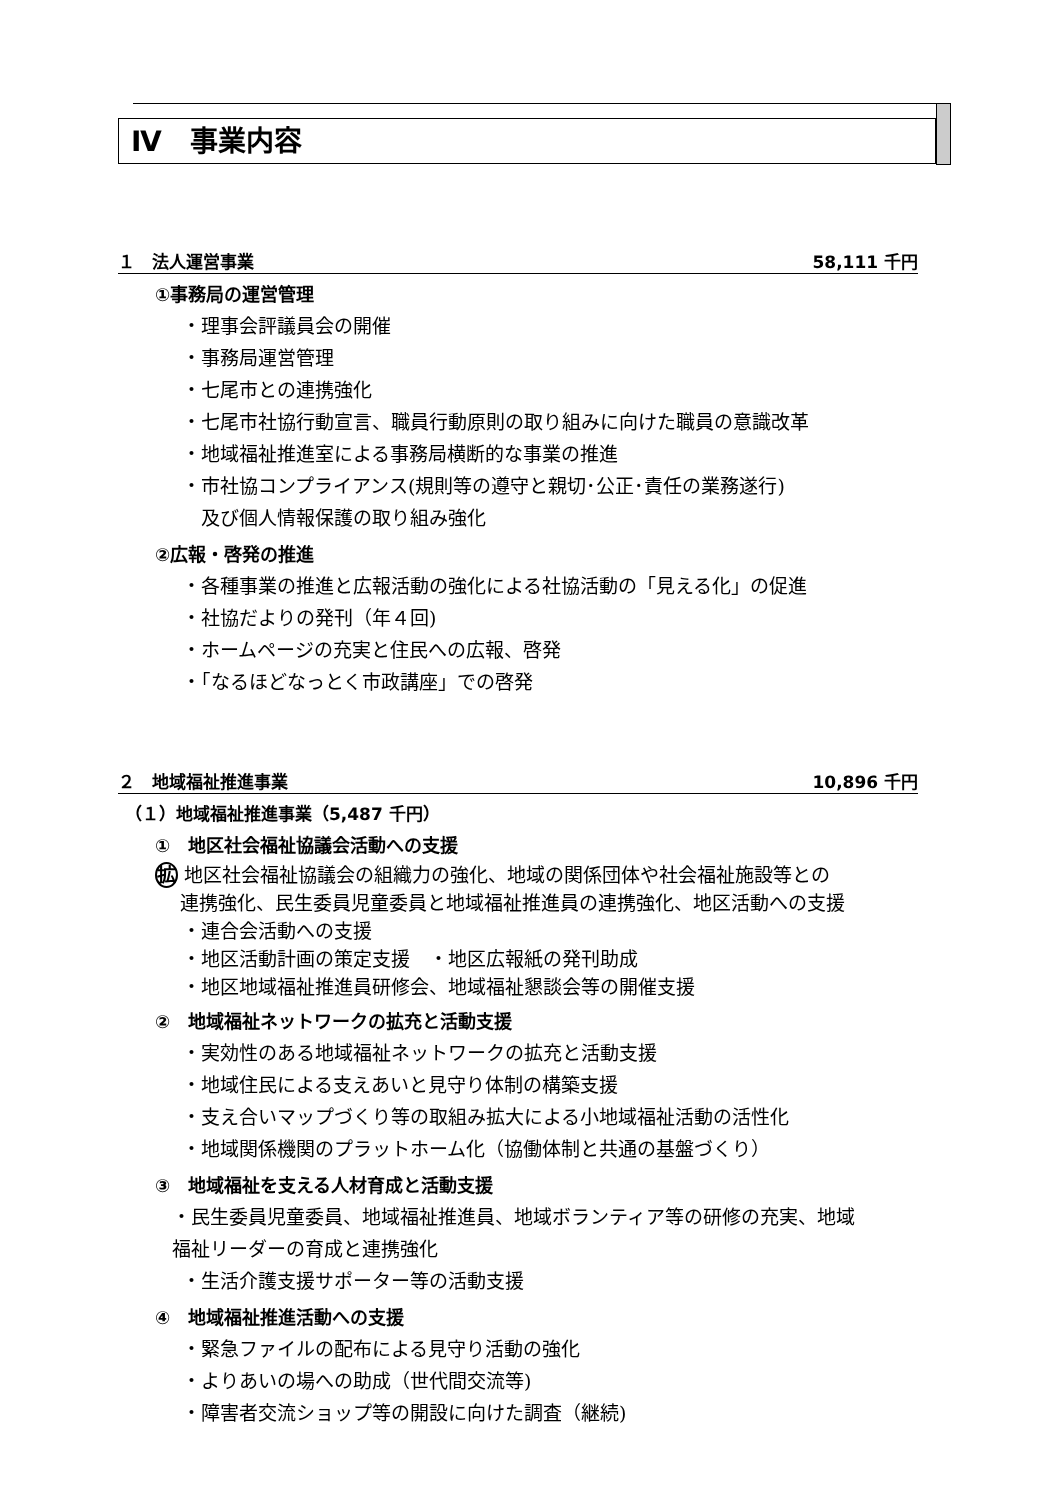Ⅳ　事業内容
１　法人運営事業 58,111 千円
①事務局の運営管理
・理事会評議員会の開催
・事務局運営管理
・七尾市との連携強化
・七尾市社協行動宣言、職員行動原則の取り組みに向けた職員の意識改革
・地域福祉推進室による事務局横断的な事業の推進
・市社協コンプライアンス(規則等の遵守と親切･公正･責任の業務遂行)
　及び個人情報保護の取り組み強化
②広報・啓発の推進
・各種事業の推進と広報活動の強化による社協活動の「見える化」の促進
・社協だよりの発刊（年４回)
・ホームページの充実と住民への広報、啓発
・｢なるほどなっとく市政講座」での啓発
２　地域福祉推進事業 10,896 千円
（１）地域福祉推進事業（5,487 千円）
①　地区社会福祉協議会活動への支援
拡 地区社会福祉協議会の組織力の強化、地域の関係団体や社会福祉施設等との
　 連携強化、民生委員児童委員と地域福祉推進員の連携強化、地区活動への支援
・連合会活動への支援
・地区活動計画の策定支援　・地区広報紙の発刊助成
・地区地域福祉推進員研修会、地域福祉懇談会等の開催支援
②　地域福祉ネットワークの拡充と活動支援
・実効性のある地域福祉ネットワークの拡充と活動支援
・地域住民による支えあいと見守り体制の構築支援
・支え合いマップづくり等の取組み拡大による小地域福祉活動の活性化
・地域関係機関のプラットホーム化（協働体制と共通の基盤づくり）
③　地域福祉を支える人材育成と活動支援
・民生委員児童委員、地域福祉推進員、地域ボランティア等の研修の充実、地域
福祉リーダーの育成と連携強化
・生活介護支援サポーター等の活動支援
④　地域福祉推進活動への支援
・緊急ファイルの配布による見守り活動の強化
・よりあいの場への助成（世代間交流等)
・障害者交流ショップ等の開設に向けた調査（継続)